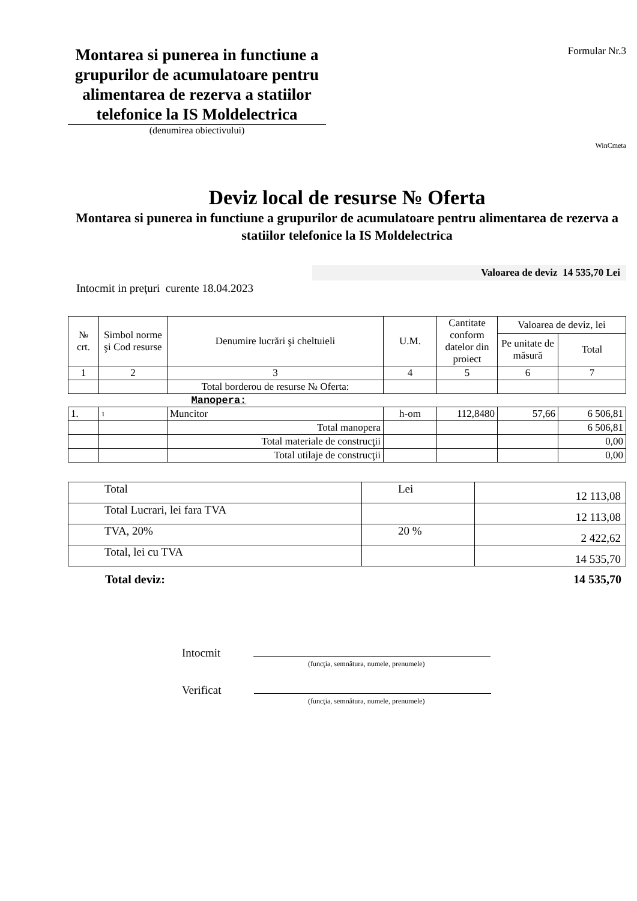Montarea si punerea in functiune a grupurilor de acumulatoare pentru alimentarea de rezerva a statiilor telefonice la IS Moldelectrica
(denumirea obiectivului)
Formular Nr.3
WinCmeta
Deviz local de resurse № Oferta
Montarea si punerea in functiune a grupurilor de acumulatoare pentru alimentarea de rezerva a statiilor telefonice la IS Moldelectrica
Valoarea de deviz 14 535,70 Lei
Intocmit in preţuri curente 18.04.2023
| № crt. | Simbol norme şi Cod resurse | Denumire lucrări şi cheltuieli | U.M. | Cantitate conform datelor din proiect | Valoarea de deviz, lei | |
| --- | --- | --- | --- | --- | --- | --- |
| | | | | | Pe unitate de măsură | Total |
| 1 | 2 | 3 | 4 | 5 | 6 | 7 |
| | | Total borderou de resurse № Oferta: | | | | |
| Manopera: | | | | | | |
| 1. | 1 | Muncitor | h-om | 112,8480 | 57,66 | 6 506,81 |
| | | Total manopera | | | | 6 506,81 |
| | | Total materiale de construcţii | | | | 0,00 |
| | | Total utilaje de construcţii | | | | 0,00 |
| Total | Lei | 12 113,08 |
| Total Lucrari, lei fara TVA | | 12 113,08 |
| TVA, 20% | 20 % | 2 422,62 |
| Total, lei cu TVA | | 14 535,70 |
Total deviz: 14 535,70
Intocmit
(funcţia, semnătura, numele, prenumele)
Verificat
(funcţia, semnătura, numele, prenumele)